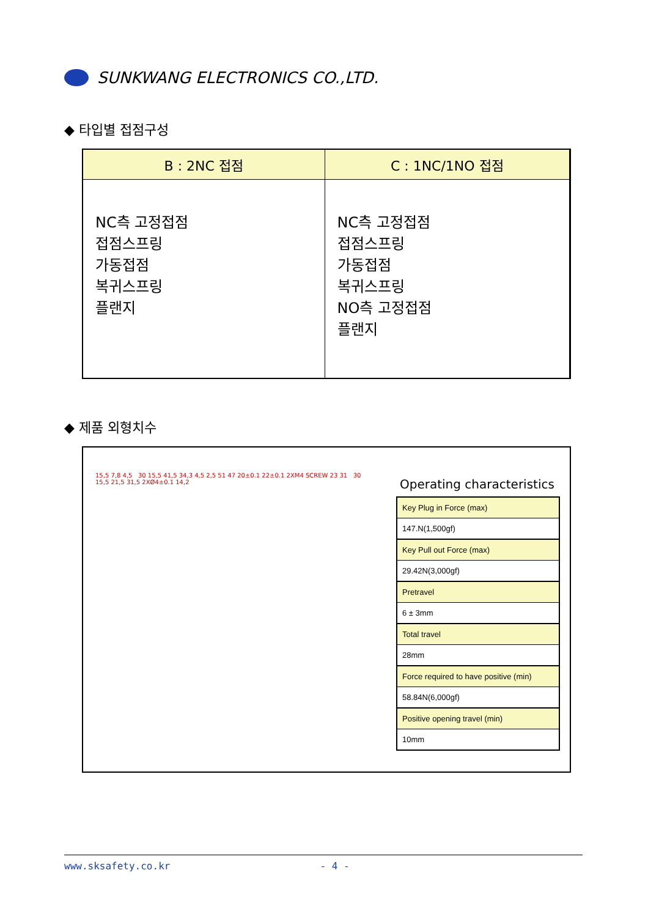SUNKWANG ELECTRONICS CO.,LTD.
◆ 타입별 접점구성
| B : 2NC 접점 | C : 1NC/1NO 접점 |
| --- | --- |
| NC측 고정접점 접점스프링 가동접점 복귀스프링 플랜지 | NC측 고정접점 접점스프링 가동접점 복귀스프링 NO측 고정접점 플랜지 |
◆ 제품 외형치수
15,5 7,8 4,5 30 15,5 41,5 34,3 4,5 2,5 51 47 20±0.1 22±0.1 2XM4 SCREW 23 31 30 15,5 21,5 31,5 2XØ4±0.1 14,2
Operating characteristics
| Key Plug in Force (max) |
| 147.N(1,500gf) |
| Key Pull out Force (max) |
| 29.42N(3,000gf) |
| Pretravel |
| 6 ± 3mm |
| Total travel |
| 28mm |
| Force required to have positive (min) |
| 58.84N(6,000gf) |
| Positive opening travel (min) |
| 10mm |
www.sksafety.co.kr - 4 -